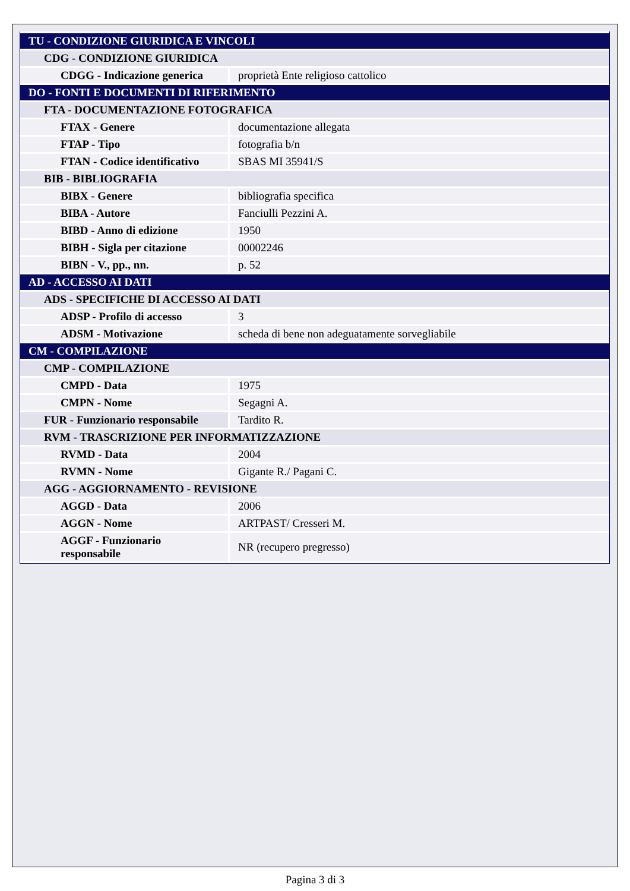| TU - CONDIZIONE GIURIDICA E VINCOLI | |
| CDG - CONDIZIONE GIURIDICA | |
| CDGG - Indicazione generica | proprietà Ente religioso cattolico |
| DO - FONTI E DOCUMENTI DI RIFERIMENTO | |
| FTA - DOCUMENTAZIONE FOTOGRAFICA | |
| FTAX - Genere | documentazione allegata |
| FTAP - Tipo | fotografia b/n |
| FTAN - Codice identificativo | SBAS MI 35941/S |
| BIB - BIBLIOGRAFIA | |
| BIBX - Genere | bibliografia specifica |
| BIBA - Autore | Fanciulli Pezzini A. |
| BIBD - Anno di edizione | 1950 |
| BIBH - Sigla per citazione | 00002246 |
| BIBN - V., pp., nn. | p. 52 |
| AD - ACCESSO AI DATI | |
| ADS - SPECIFICHE DI ACCESSO AI DATI | |
| ADSP - Profilo di accesso | 3 |
| ADSM - Motivazione | scheda di bene non adeguatamente sorvegliabile |
| CM - COMPILAZIONE | |
| CMP - COMPILAZIONE | |
| CMPD - Data | 1975 |
| CMPN - Nome | Segagni A. |
| FUR - Funzionario responsabile | Tardito R. |
| RVM - TRASCRIZIONE PER INFORMATIZZAZIONE | |
| RVMD - Data | 2004 |
| RVMN - Nome | Gigante R./ Pagani C. |
| AGG - AGGIORNAMENTO - REVISIONE | |
| AGGD - Data | 2006 |
| AGGN - Nome | ARTPAST/ Cresseri M. |
| AGGF - Funzionario responsabile | NR (recupero pregresso) |
Pagina 3 di 3